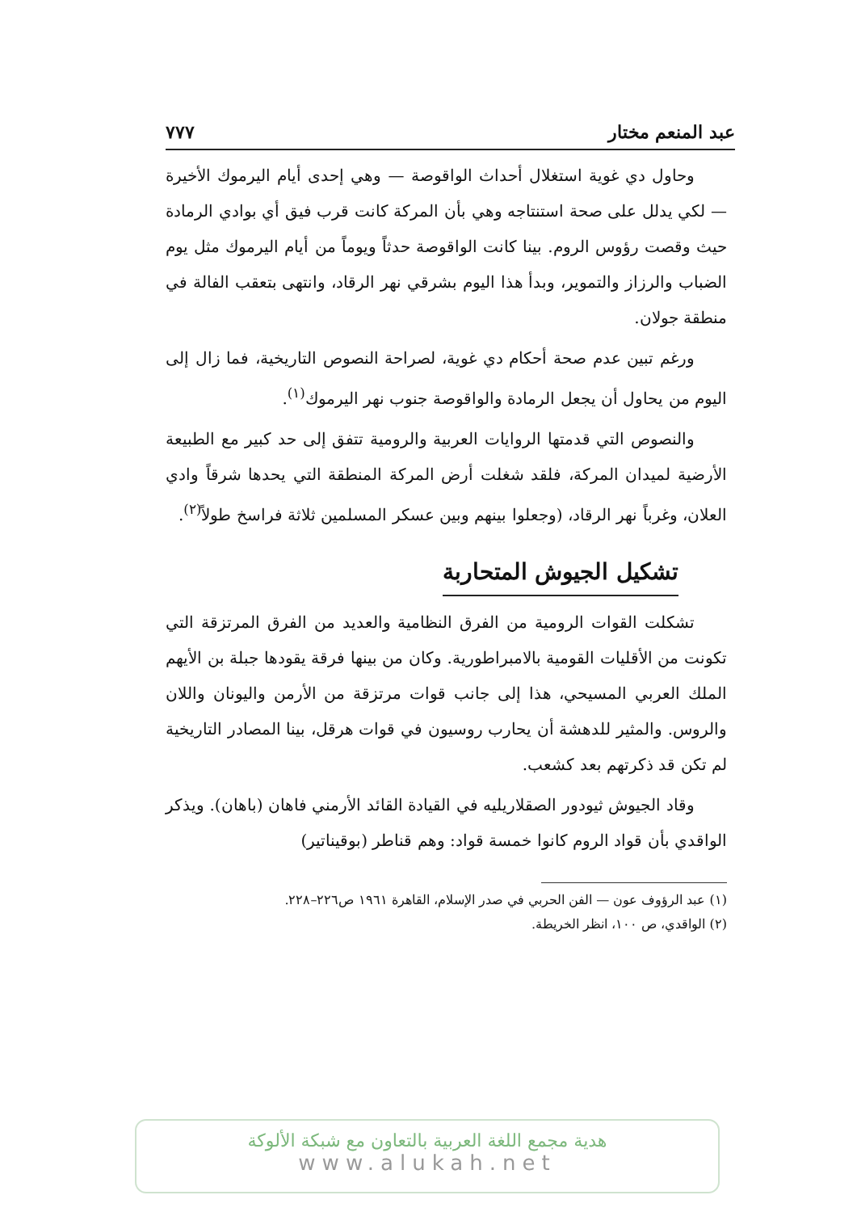عبد المنعم مختار ٧٧٧
وحاول دي غوية استغلال أحداث الواقوصة — وهي إحدى أيام اليرموك الأخيرة — لكي يدلل على صحة استنتاجه وهي بأن المركة كانت قرب فيق أي بوادي الرمادة حيث وقصت رؤوس الروم. بينا كانت الواقوصة حدثاً ويوماً من أيام اليرموك مثل يوم الضباب والرزاز والتموير، وبدأ هذا اليوم بشرقي نهر الرقاد، وانتهى بتعقب الفالة في منطقة جولان.
ورغم تبين عدم صحة أحكام دي غوية، لصراحة النصوص التاريخية، فما زال إلى اليوم من يحاول أن يجعل الرمادة والواقوصة جنوب نهر اليرموك<sup>(١)</sup>.
والنصوص التي قدمتها الروايات العربية والرومية تتفق إلى حد كبير مع الطبيعة الأرضية لميدان المركة، فلقد شغلت أرض المركة المنطقة التي يحدها شرقاً وادي العلان، وغرباً نهر الرقاد، (وجعلوا بينهم وبين عسكر المسلمين ثلاثة فراسخ طولاً<sup>(٢)</sup>.
تشكيل الجيوش المتحاربة
تشكلت القوات الرومية من الفرق النظامية والعديد من الفرق المرتزقة التي تكونت من الأقليات القومية بالامبراطورية. وكان من بينها فرقة يقودها جبلة بن الأيهم الملك العربي المسيحي، هذا إلى جانب قوات مرتزقة من الأرمن واليونان واللان والروس. والمثير للدهشة أن يحارب روسيون في قوات هرقل، بينا المصادر التاريخية لم تكن قد ذكرتهم بعد كشعب.
وقاد الجيوش ثيودور الصقلاريليه في القيادة القائد الأرمني فاهان (باهان). ويذكر الواقدي بأن قواد الروم كانوا خمسة قواد: وهم قناطر (بوقيناتير)
(١) عبد الرؤوف عون — الفن الحربي في صدر الإسلام، القاهرة ١٩٦١ ص٢٢٦–٢٢٨.
(٢) الواقدي، ص ١٠٠، انظر الخريطة.
هدية مجمع اللغة العربية بالتعاون مع شبكة الألوكة
www.alukah.net